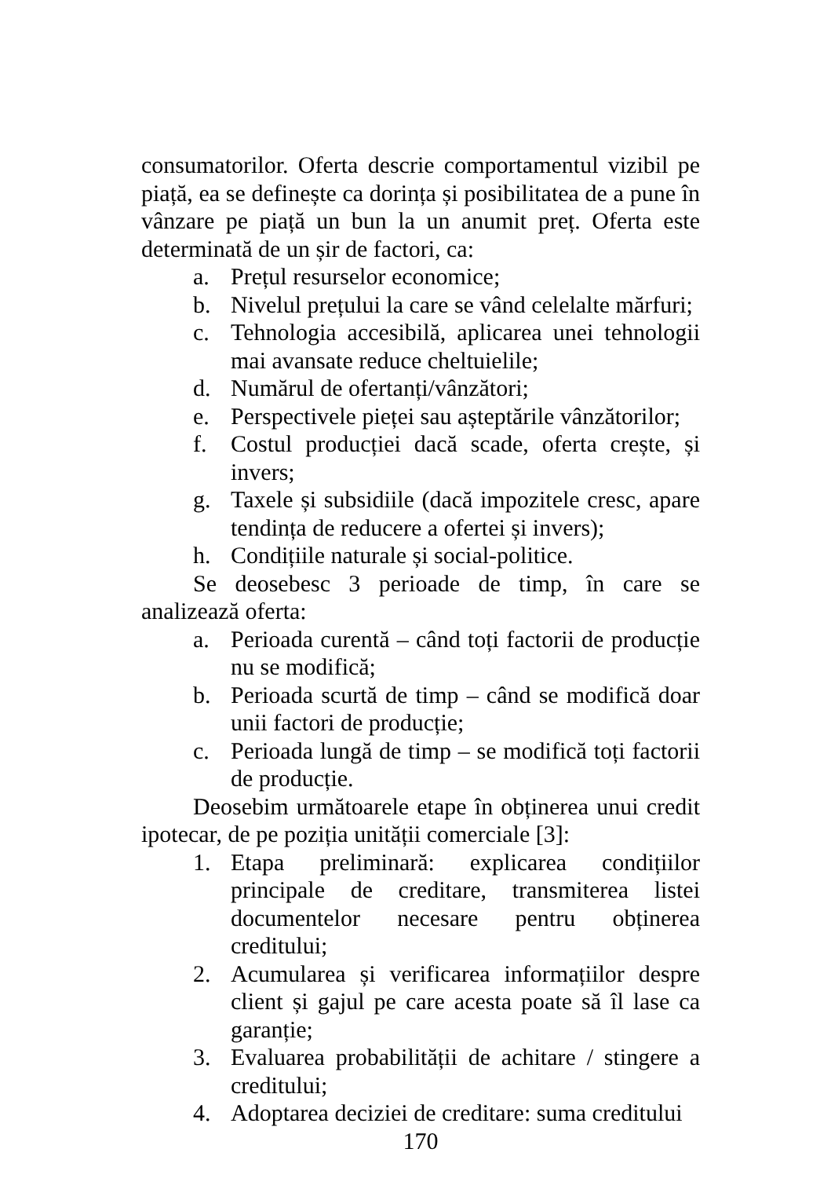consumatorilor. Oferta descrie comportamentul vizibil pe piață, ea se definește ca dorința și posibilitatea de a pune în vânzare pe piață un bun la un anumit preț. Oferta este determinată de un șir de factori, ca:
a. Prețul resurselor economice;
b. Nivelul prețului la care se vând celelalte mărfuri;
c. Tehnologia accesibilă, aplicarea unei tehnologii mai avansate reduce cheltuielile;
d. Numărul de ofertanți/vânzători;
e. Perspectivele pieței sau așteptările vânzătorilor;
f. Costul producției dacă scade, oferta crește, și invers;
g. Taxele și subsidiile (dacă impozitele cresc, apare tendința de reducere a ofertei și invers);
h. Condițiile naturale și social-politice.
Se deosebesc 3 perioade de timp, în care se analizează oferta:
a. Perioada curentă – când toți factorii de producție nu se modifică;
b. Perioada scurtă de timp – când se modifică doar unii factori de producție;
c. Perioada lungă de timp – se modifică toți factorii de producție.
Deosebim următoarele etape în obținerea unui credit ipotecar, de pe poziția unității comerciale [3]:
1. Etapa preliminară: explicarea condițiilor principale de creditare, transmiterea listei documentelor necesare pentru obținerea creditului;
2. Acumularea și verificarea informațiilor despre client și gajul pe care acesta poate să îl lase ca garanție;
3. Evaluarea probabilității de achitare / stingere a creditului;
4. Adoptarea deciziei de creditare: suma creditului
170